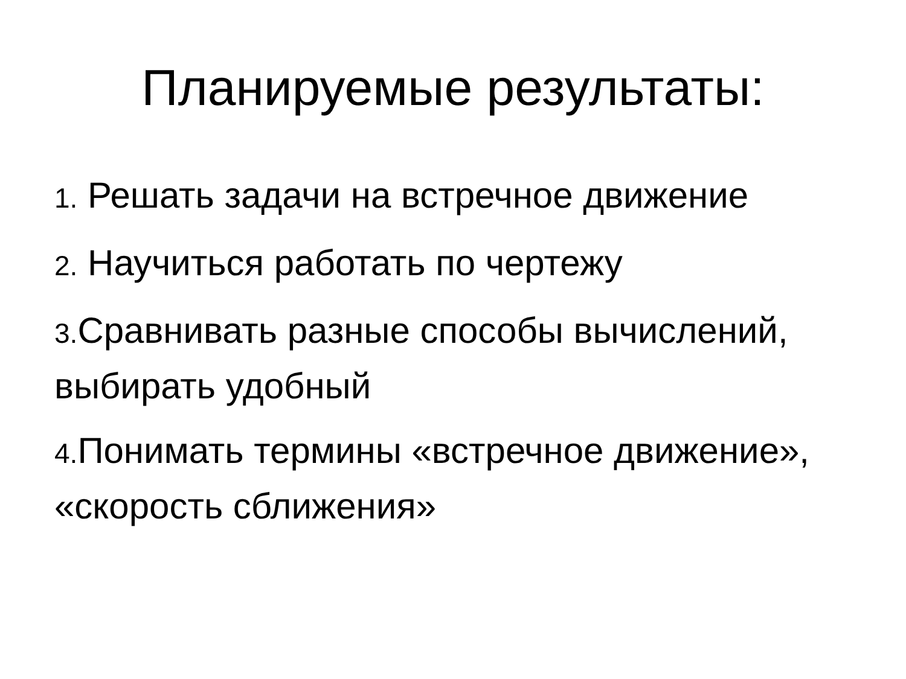Планируемые результаты:
1. Решать задачи на встречное движение
2. Научиться работать по чертежу
3. Сравнивать разные способы вычислений, выбирать удобный
4. Понимать термины «встречное движение», «скорость сближения»